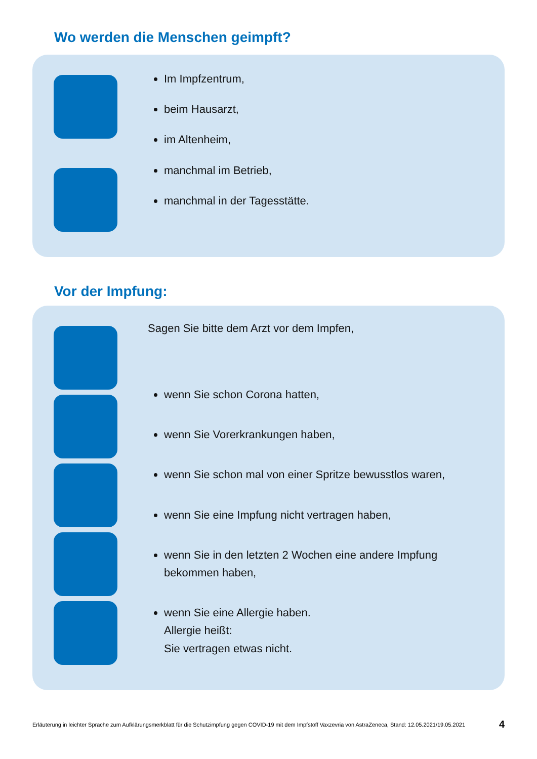Wo werden die Menschen geimpft?
Im Impfzentrum,
beim Hausarzt,
im Altenheim,
manchmal im Betrieb,
manchmal in der Tagesstätte.
Vor der Impfung:
Sagen Sie bitte dem Arzt vor dem Impfen,
wenn Sie schon Corona hatten,
wenn Sie Vorerkrankungen haben,
wenn Sie schon mal von einer Spritze bewusstlos waren,
wenn Sie eine Impfung nicht vertragen haben,
wenn Sie in den letzten 2 Wochen eine andere Impfung bekommen haben,
wenn Sie eine Allergie haben.
Allergie heißt:
Sie vertragen etwas nicht.
Erläuterung in leichter Sprache zum Aufklärungsmerkblatt für die Schutzimpfung gegen COVID-19 mit dem Impfstoff Vaxzevria von AstraZeneca, Stand: 12.05.2021/19.05.2021 4